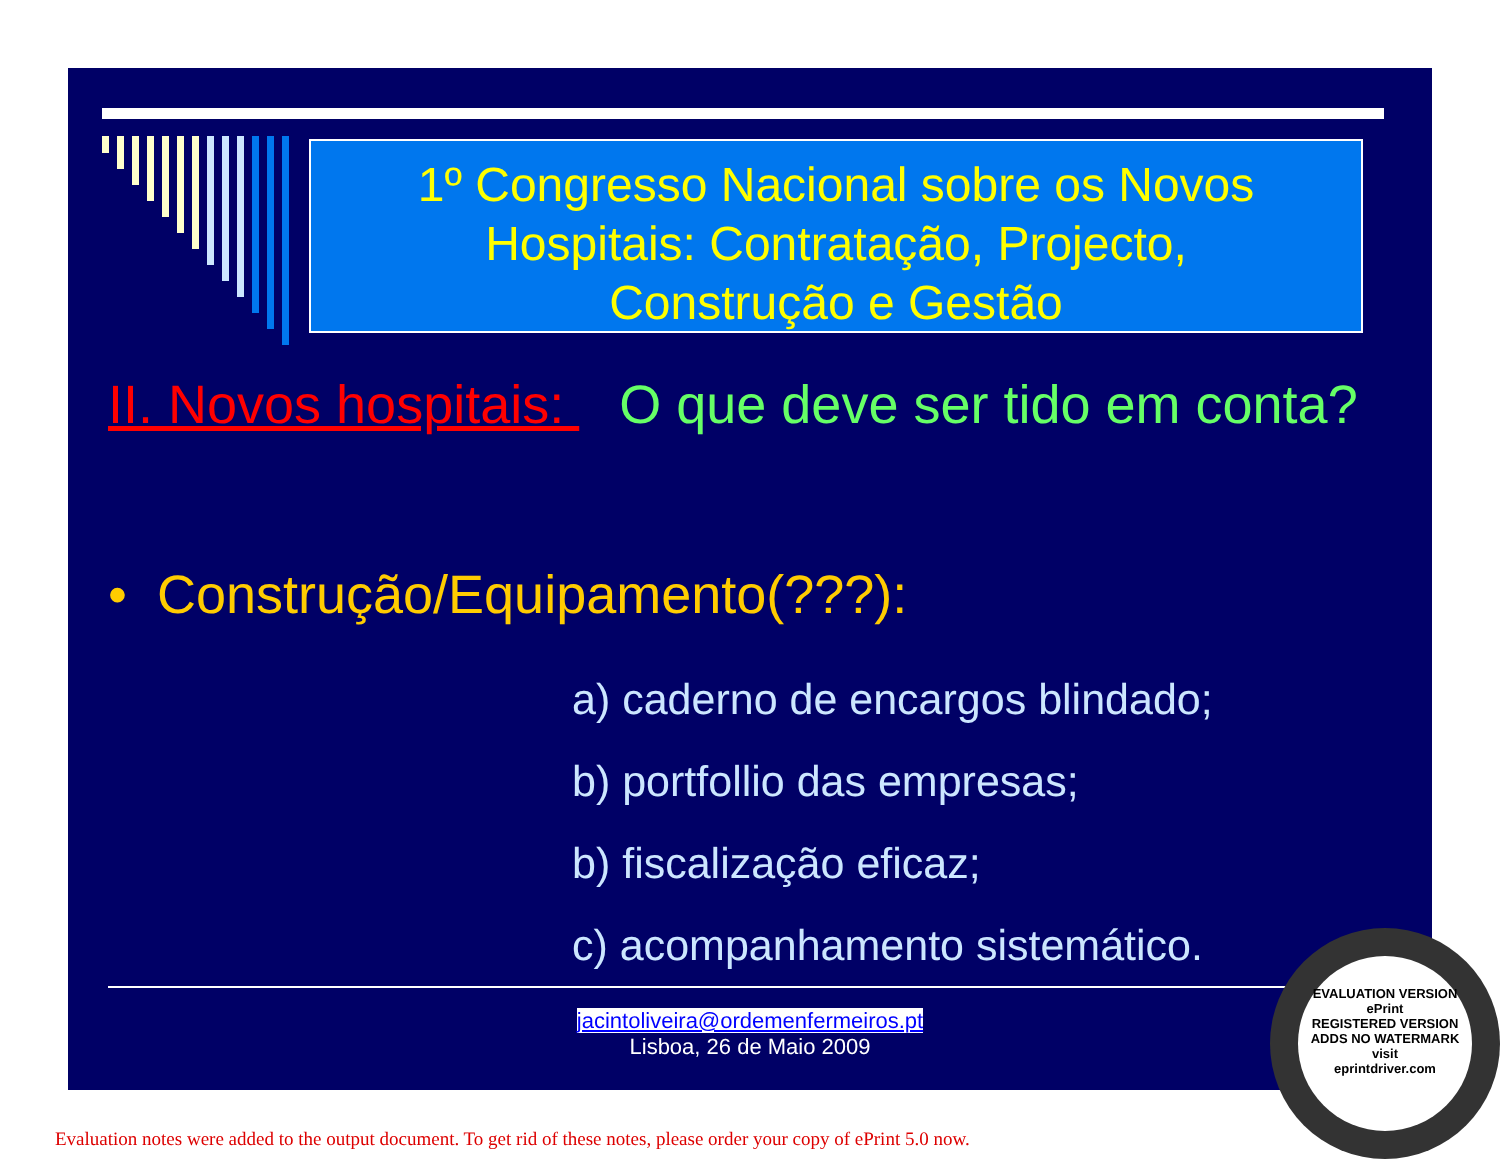1º Congresso Nacional sobre os Novos
Hospitais: Contratação, Projecto,
Construção e Gestão
II. Novos hospitais: O que deve ser tido em conta?
• Construção/Equipamento(???):
a) caderno de encargos blindado;
b) portfollio das empresas;
b) fiscalização eficaz;
c) acompanhamento sistemático.
jacintoliveira@ordemenfermeiros.pt
Lisboa, 26 de Maio 2009
EVALUATION VERSION
ePrint
REGISTERED VERSION
ADDS NO WATERMARK
visit
eprintdriver.com
Evaluation notes were added to the output document. To get rid of these notes, please order your copy of ePrint 5.0 now.